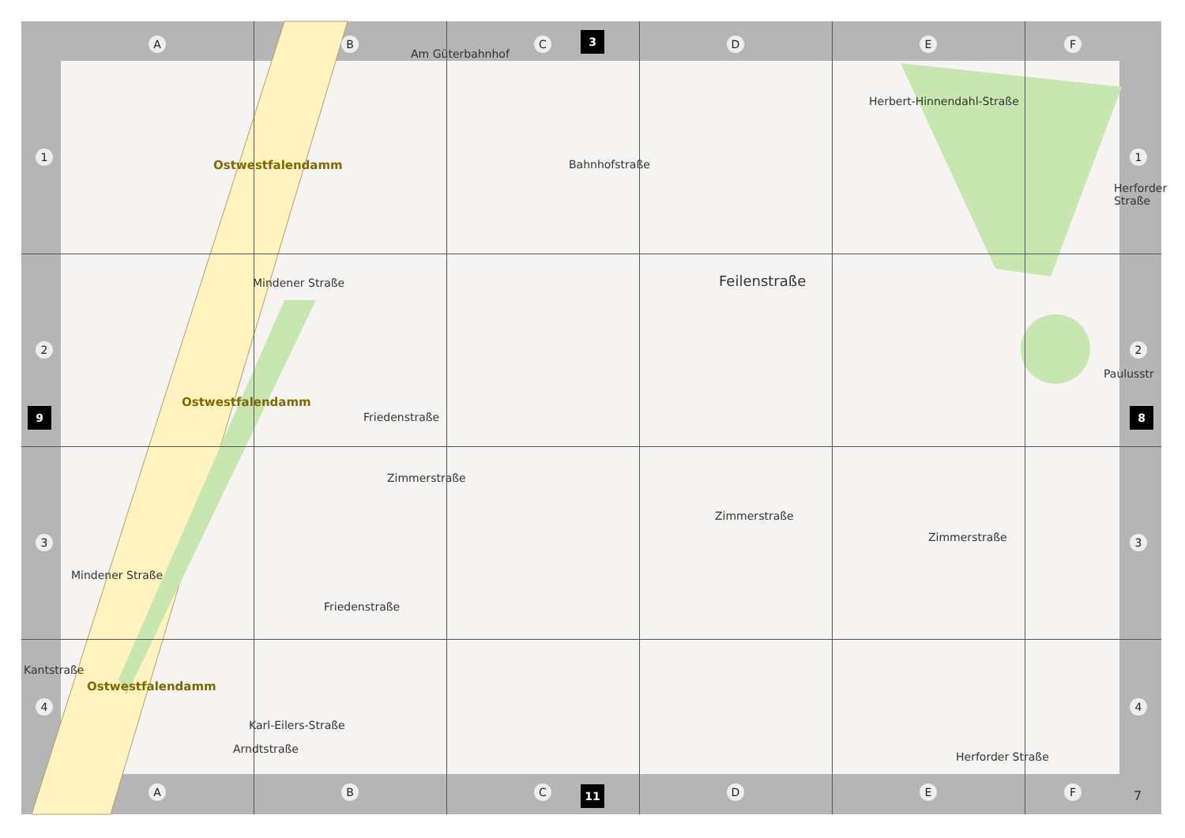A B C D E F
3
1
2
3
4
1
2
3
4
9 8
Ostwestfalendamm
Mindener Straße
Am Güterbahnhof
Bahnhofstraße
Herbert-Hinnendahl-Straße
Herforder Straße
Feilenstraße
Paulusstr
Friedenstraße
Ostwestfalendamm
Zimmerstraße
Zimmerstraße
Zimmerstraße
Mindener Straße
Friedenstraße
Ostwestfalendamm
Kantstraße
Karl-Eilers-Straße
Arndtstraße
Herforder Straße
A B C D E F
11 7